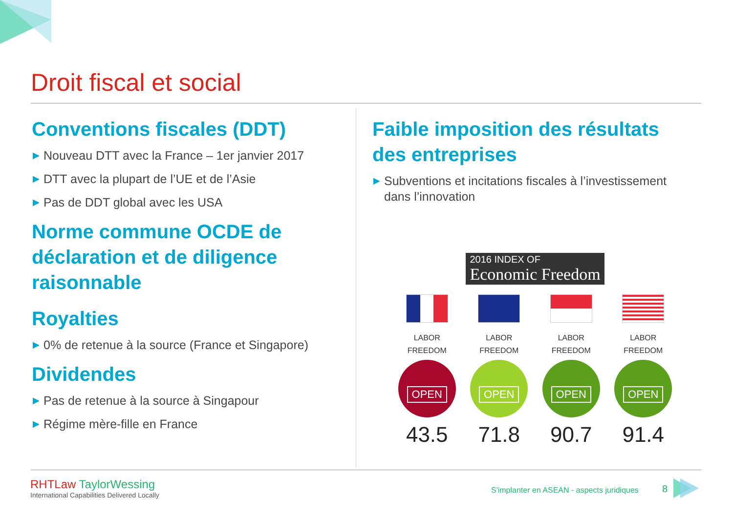Droit fiscal et social
Conventions fiscales (DDT)
▶ Nouveau DTT avec la France – 1er janvier 2017
▶ DTT avec la plupart de l’UE et de l’Asie
▶ Pas de DDT global avec les USA
Norme commune OCDE de déclaration et de diligence raisonnable
Royalties
▶ 0% de retenue à la source (France et Singapore)
Dividendes
▶ Pas de retenue à la source à Singapour
▶ Régime mère-fille en France
Faible imposition des résultats des entreprises
▶ Subventions et incitations fiscales à l’investissement dans l’innovation
2016 INDEX OF
Economic Freedom
LABOR
FREEDOM
OPEN
43.5
LABOR
FREEDOM
OPEN
71.8
LABOR
FREEDOM
OPEN
90.7
LABOR
FREEDOM
OPEN
91.4
RHTLaw TaylorWessing
International Capabilities Delivered Locally
S'implanter en ASEAN - aspects juridiques
8